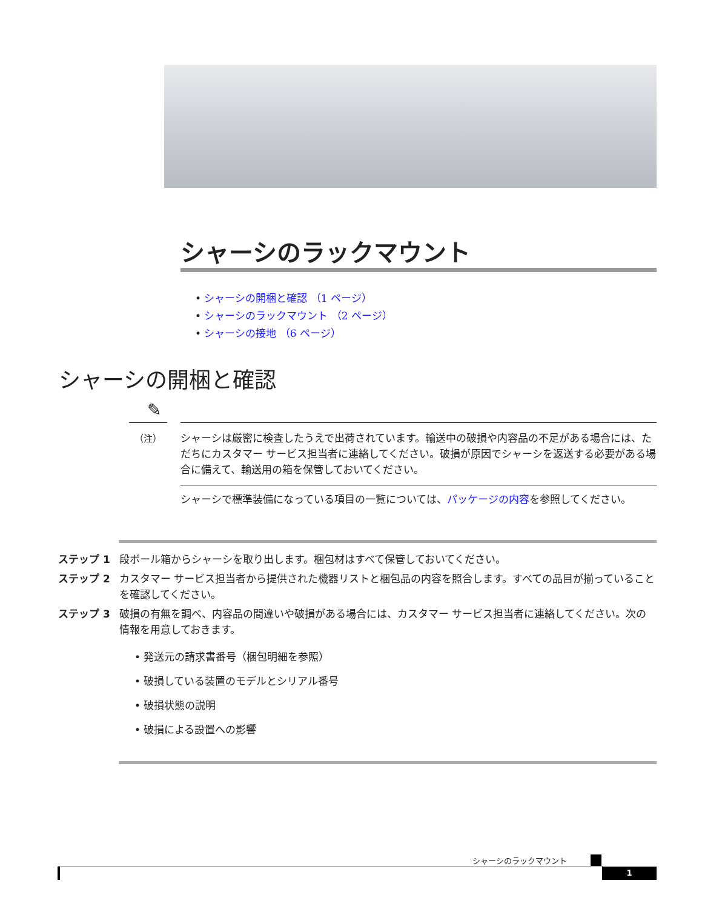シャーシのラックマウント
• シャーシの開梱と確認 （1 ページ）
• シャーシのラックマウント （2 ページ）
• シャーシの接地 （6 ページ）
シャーシの開梱と確認
✎
（注）
シャーシは厳密に検査したうえで出荷されています。輸送中の破損や内容品の不足がある場合には、ただちにカスタマー サービス担当者に連絡してください。破損が原因でシャーシを返送する必要がある場合に備えて、輸送用の箱を保管しておいてください。
シャーシで標準装備になっている項目の一覧については、パッケージの内容を参照してください。
ステップ 1 段ボール箱からシャーシを取り出します。梱包材はすべて保管しておいてください。
ステップ 2 カスタマー サービス担当者から提供された機器リストと梱包品の内容を照合します。すべての品目が揃っていることを確認してください。
ステップ 3 破損の有無を調べ、内容品の間違いや破損がある場合には、カスタマー サービス担当者に連絡してください。次の情報を用意しておきます。
• 発送元の請求書番号（梱包明細を参照）
• 破損している装置のモデルとシリアル番号
• 破損状態の説明
• 破損による設置への影響
シャーシのラックマウント
1